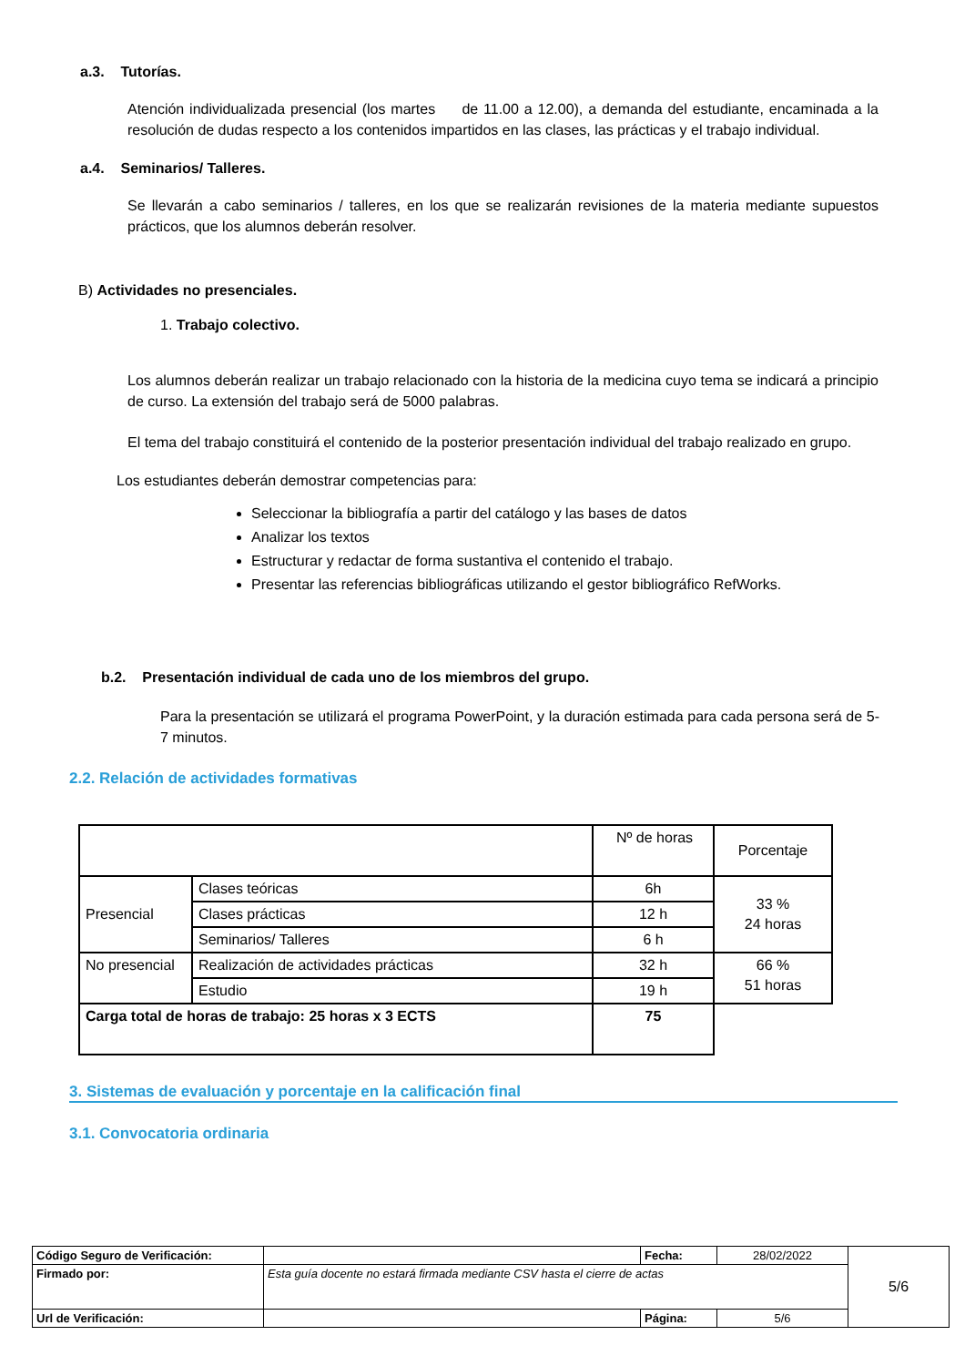a.3. Tutorías.
Atención individualizada presencial (los martes de 11.00 a 12.00), a demanda del estudiante, encaminada a la resolución de dudas respecto a los contenidos impartidos en las clases, las prácticas y el trabajo individual.
a.4. Seminarios/ Talleres.
Se llevarán a cabo seminarios / talleres, en los que se realizarán revisiones de la materia mediante supuestos prácticos, que los alumnos deberán resolver.
B) Actividades no presenciales.
1. Trabajo colectivo.
Los alumnos deberán realizar un trabajo relacionado con la historia de la medicina cuyo tema se indicará a principio de curso. La extensión del trabajo será de 5000 palabras.
El tema del trabajo constituirá el contenido de la posterior presentación individual del trabajo realizado en grupo.
Los estudiantes deberán demostrar competencias para:
Seleccionar la bibliografía a partir del catálogo y las bases de datos
Analizar los textos
Estructurar y redactar de forma sustantiva el contenido el trabajo.
Presentar las referencias bibliográficas utilizando el gestor bibliográfico RefWorks.
b.2. Presentación individual de cada uno de los miembros del grupo.
Para la presentación se utilizará el programa PowerPoint, y la duración estimada para cada persona será de 5-7 minutos.
2.2. Relación de actividades formativas
| | | Nº de horas | Porcentaje |
| Presencial | Clases teóricas | 6h | 33 % 24 horas |
| | Clases prácticas | 12 h | |
| | Seminarios/ Talleres | 6 h | |
| No presencial | Realización de actividades prácticas | 32 h | 66 % 51 horas |
| | Estudio | 19 h | |
| Carga total de horas de trabajo: 25 horas x 3 ECTS | | 75 | |
3. Sistemas de evaluación y porcentaje en la calificación final
3.1. Convocatoria ordinaria
| Código Seguro de Verificación: | | Fecha: | 28/02/2022 | 5/6 |
| Firmado por: | Esta guía docente no estará firmada mediante CSV hasta el cierre de actas | | | |
| Url de Verificación: | | Página: | 5/6 | |